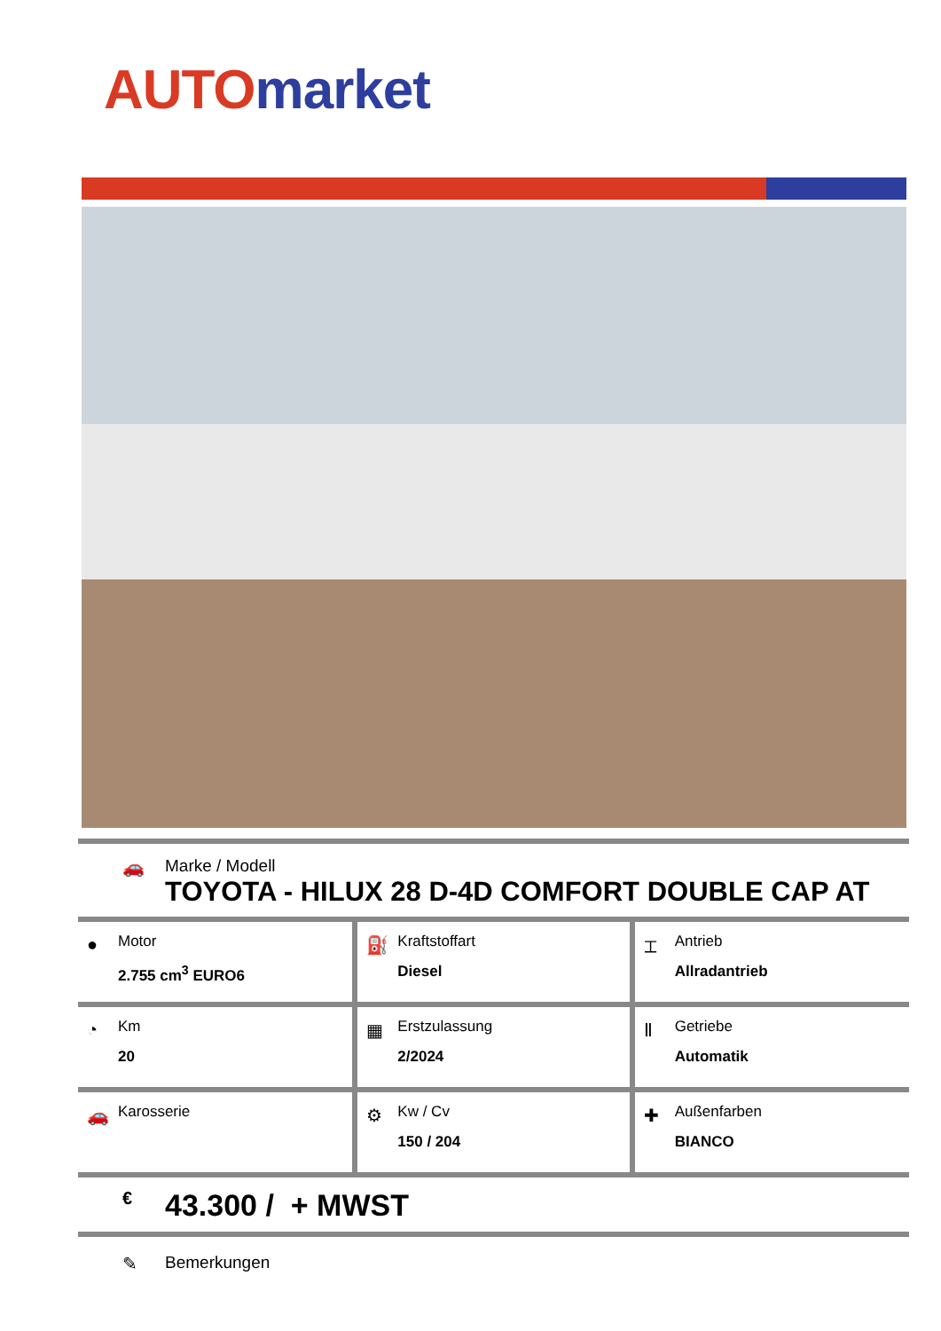AUTO market
🚗
Marke / Modell
TOYOTA - HILUX 28 D-4D COMFORT DOUBLE CAP AT
| ● Motor 2.755 cm<sup>3</sup> EURO6 | ⛽ Kraftstoffart Diesel | ⌶ Antrieb Allradantrieb |
| ◔ Km 20 | ▦ Erstzulassung 2/2024 | Ⅱ Getriebe Automatik |
| 🚗 Karosserie | ⚙ Kw / Cv 150 / 204 | ✚ Außenfarben BIANCO |
€ 43.300 / + MWST
✎ Bemerkungen